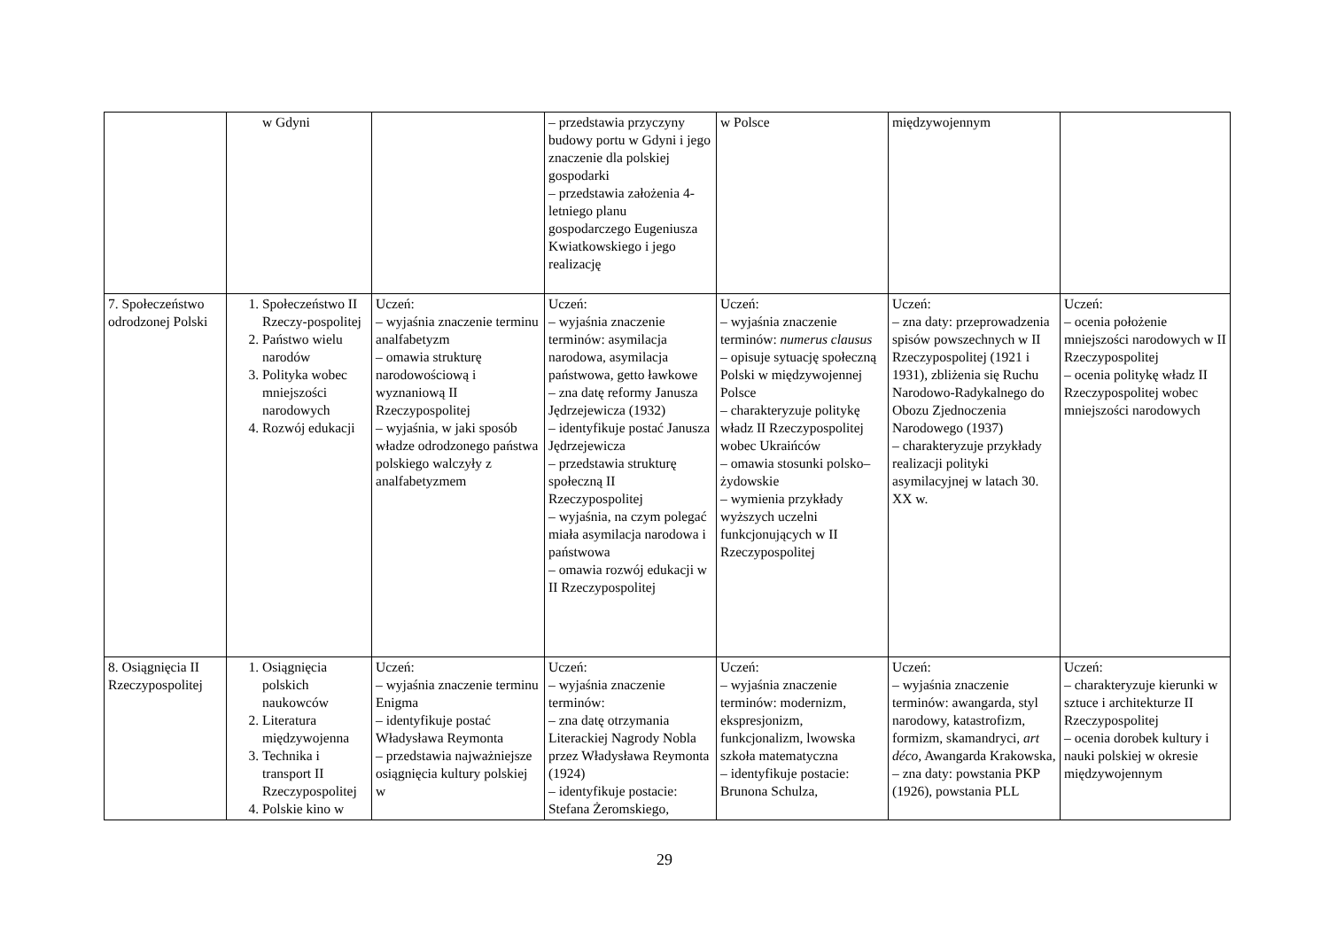| | w Gdyni | | – przedstawia przyczyny budowy portu w Gdyni i jego znaczenie dla polskiej gospodarki – przedstawia założenia 4-letniego planu gospodarczego Eugeniusza Kwiatkowskiego i jego realizację | w Polsce | międzywojennym | |
| 7. Społeczeństwo odrodzonej Polski | 1. Społeczeństwo II Rzeczy-pospolitej 2. Państwo wielu narodów 3. Polityka wobec mniejszości narodowych 4. Rozwój edukacji | Uczeń: – wyjaśnia znaczenie terminu analfabetyzm – omawia strukturę narodowościową i wyznaniową II Rzeczypospolitej – wyjaśnia, w jaki sposób władze odrodzonego państwa polskiego walczyły z analfabetyzmem | Uczeń: – wyjaśnia znaczenie terminów: asymilacja narodowa, asymilacja państwowa, getto ławkowe – zna datę reformy Janusza Jędrzejewicza (1932) – identyfikuje postać Janusza Jędrzejewicza – przedstawia strukturę społeczną II Rzeczypospolitej – wyjaśnia, na czym polegać miała asymilacja narodowa i państwowa – omawia rozwój edukacji w II Rzeczypospolitej | Uczeń: – wyjaśnia znaczenie terminów: numerus clausus – opisuje sytuację społeczną Polski w międzywojennej Polsce – charakteryzuje politykę władz II Rzeczypospolitej wobec Ukraińców – omawia stosunki polsko–żydowskie – wymienia przykłady wyższych uczelni funkcjonujących w II Rzeczypospolitej | Uczeń: – zna daty: przeprowadzenia spisów powszechnych w II Rzeczypospolitej (1921 i 1931), zbliżenia się Ruchu Narodowo-Radykalnego do Obozu Zjednoczenia Narodowego (1937) – charakteryzuje przykłady realizacji polityki asymilacyjnej w latach 30. XX w. | Uczeń: – ocenia położenie mniejszości narodowych w II Rzeczypospolitej – ocenia politykę władz II Rzeczypospolitej wobec mniejszości narodowych |
| 8. Osiągnięcia II Rzeczypospolitej | 1. Osiągnięcia polskich naukowców 2. Literatura międzywojenna 3. Technika i transport II Rzeczypospolitej 4. Polskie kino w | Uczeń: – wyjaśnia znaczenie terminu Enigma – identyfikuje postać Władysława Reymonta – przedstawia najważniejsze osiągnięcia kultury polskiej w | Uczeń: – wyjaśnia znaczenie terminów: – zna datę otrzymania Literackiej Nagrody Nobla przez Władysława Reymonta (1924) – identyfikuje postacie: Stefana Żeromskiego, | Uczeń: – wyjaśnia znaczenie terminów: modernizm, ekspresjonizm, funkcjonalizm, lwowska szkoła matematyczna – identyfikuje postacie: Brunona Schulza, | Uczeń: – wyjaśnia znaczenie terminów: awangarda, styl narodowy, katastrofizm, formizm, skamandryci, art déco , Awangarda Krakowska, – zna daty: powstania PKP (1926), powstania PLL | Uczeń: – charakteryzuje kierunki w sztuce i architekturze II Rzeczypospolitej – ocenia dorobek kultury i nauki polskiej w okresie międzywojennym |
29